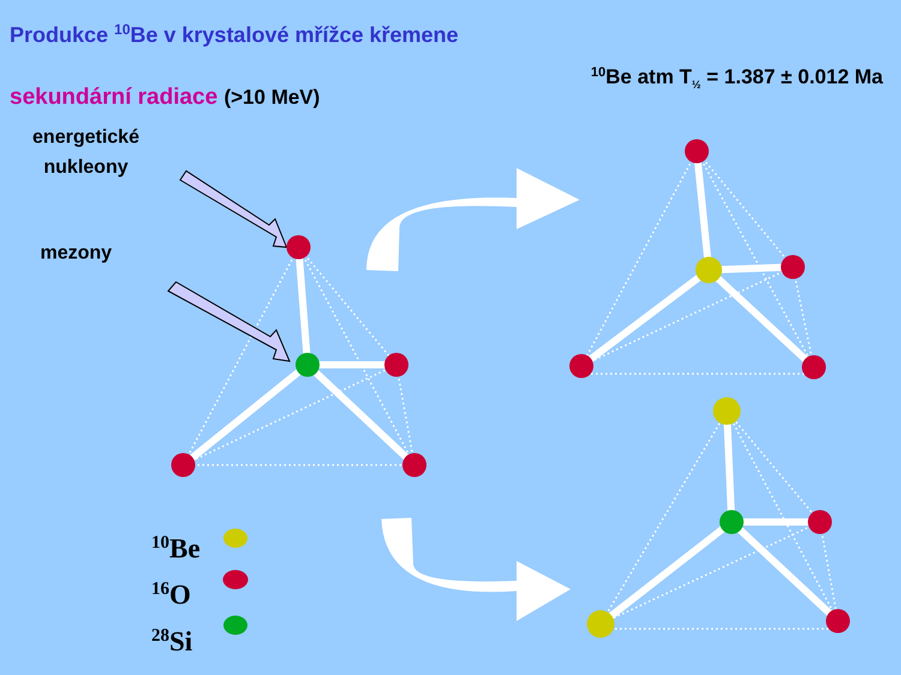Produkce <sup>10</sup>Be v krystalové mřížce křemene
sekundární radiace (>10 MeV)
<sup>10</sup>Be atm T<sub>½</sub> = 1.387 ± 0.012 Ma
energetické nukleony
mezony
<sup>10</sup>Be
<sup>16</sup>O
<sup>28</sup>Si